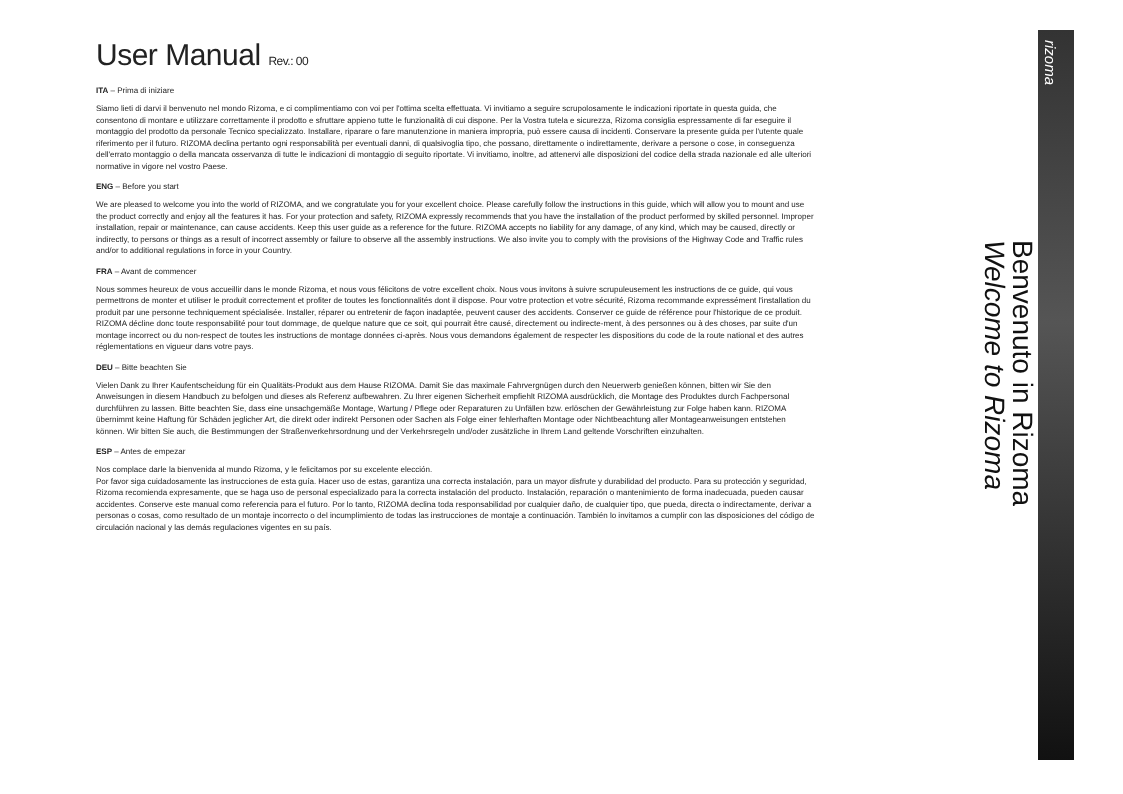User Manual Rev.: 00
ITA – Prima di iniziare
Siamo lieti di darvi il benvenuto nel mondo Rizoma, e ci complimentiamo con voi per l'ottima scelta effettuata. Vi invitiamo a seguire scrupolosamente le indicazioni riportate in questa guida, che consentono di montare e utilizzare correttamente il prodotto e sfruttare appieno tutte le funzionalità di cui dispone. Per la Vostra tutela e sicurezza, Rizoma consiglia espressamente di far eseguire il montaggio del prodotto da personale Tecnico specializzato. Installare, riparare o fare manutenzione in maniera impropria, può essere causa di incidenti. Conservare la presente guida per l'utente quale riferimento per il futuro. RIZOMA declina pertanto ogni responsabilità per eventuali danni, di qualsivoglia tipo, che possano, direttamente o indirettamente, derivare a persone o cose, in conseguenza dell'errato montaggio o della mancata osservanza di tutte le indicazioni di montaggio di seguito riportate. Vi invitiamo, inoltre, ad attenervi alle disposizioni del codice della strada nazionale ed alle ulteriori normative in vigore nel vostro Paese.
ENG – Before you start
We are pleased to welcome you into the world of RIZOMA, and we congratulate you for your excellent choice. Please carefully follow the instructions in this guide, which will allow you to mount and use the product correctly and enjoy all the features it has. For your protection and safety, RIZOMA expressly recommends that you have the installation of the product performed by skilled personnel. Improper installation, repair or maintenance, can cause accidents. Keep this user guide as a reference for the future. RIZOMA accepts no liability for any damage, of any kind, which may be caused, directly or indirectly, to persons or things as a result of incorrect assembly or failure to observe all the assembly instructions. We also invite you to comply with the provisions of the Highway Code and Traffic rules and/or to additional regulations in force in your Country.
FRA – Avant de commencer
Nous sommes heureux de vous accueillir dans le monde Rizoma, et nous vous félicitons de votre excellent choix. Nous vous invitons à suivre scrupuleusement les instructions de ce guide, qui vous permettrons de monter et utiliser le produit correctement et profiter de toutes les fonctionnalités dont il dispose. Pour votre protection et votre sécurité, Rizoma recommande expressément l'installation du produit par une personne techniquement spécialisée. Installer, réparer ou entretenir de façon inadaptée, peuvent causer des accidents. Conserver ce guide de référence pour l'historique de ce produit. RIZOMA décline donc toute responsabilité pour tout dommage, de quelque nature que ce soit, qui pourrait être causé, directement ou indirecte-ment, à des personnes ou à des choses, par suite d'un montage incorrect ou du non-respect de toutes les instructions de montage données ci-après. Nous vous demandons également de respecter les dispositions du code de la route national et des autres réglementations en vigueur dans votre pays.
DEU – Bitte beachten Sie
Vielen Dank zu Ihrer Kaufentscheidung für ein Qualitäts-Produkt aus dem Hause RIZOMA. Damit Sie das maximale Fahrvergnügen durch den Neuerwerb genießen können, bitten wir Sie den Anweisungen in diesem Handbuch zu befolgen und dieses als Referenz aufbewahren. Zu Ihrer eigenen Sicherheit empfiehlt RIZOMA ausdrücklich, die Montage des Produktes durch Fachpersonal durchführen zu lassen. Bitte beachten Sie, dass eine unsachgemäße Montage, Wartung / Pflege oder Reparaturen zu Unfällen bzw. erlöschen der Gewährleistung zur Folge haben kann. RIZOMA übernimmt keine Haftung für Schäden jeglicher Art, die direkt oder indirekt Personen oder Sachen als Folge einer fehlerhaften Montage oder Nichtbeachtung aller Montageanweisungen entstehen können. Wir bitten Sie auch, die Bestimmungen der Straßenverkehrsordnung und der Verkehrsregeln und/oder zusätzliche in Ihrem Land geltende Vorschriften einzuhalten.
ESP – Antes de empezar
Nos complace darle la bienvenida al mundo Rizoma, y le felicitamos por su excelente elección.
Por favor siga cuidadosamente las instrucciones de esta guía. Hacer uso de estas, garantiza una correcta instalación, para un mayor disfrute y durabilidad del producto. Para su protección y seguridad, Rizoma recomienda expresamente, que se haga uso de personal especializado para la correcta instalación del producto. Instalación, reparación o mantenimiento de forma inadecuada, pueden causar accidentes. Conserve este manual como referencia para el futuro. Por lo tanto, RIZOMA declina toda responsabilidad por cualquier daño, de cualquier tipo, que pueda, directa o indirectamente, derivar a personas o cosas, como resultado de un montaje incorrecto o del incumplimiento de todas las instrucciones de montaje a continuación. También lo invitamos a cumplir con las disposiciones del código de circulación nacional y las demás regulaciones vigentes en su país.
Benvenuto in Rizoma
Welcome to Rizoma
rizoma